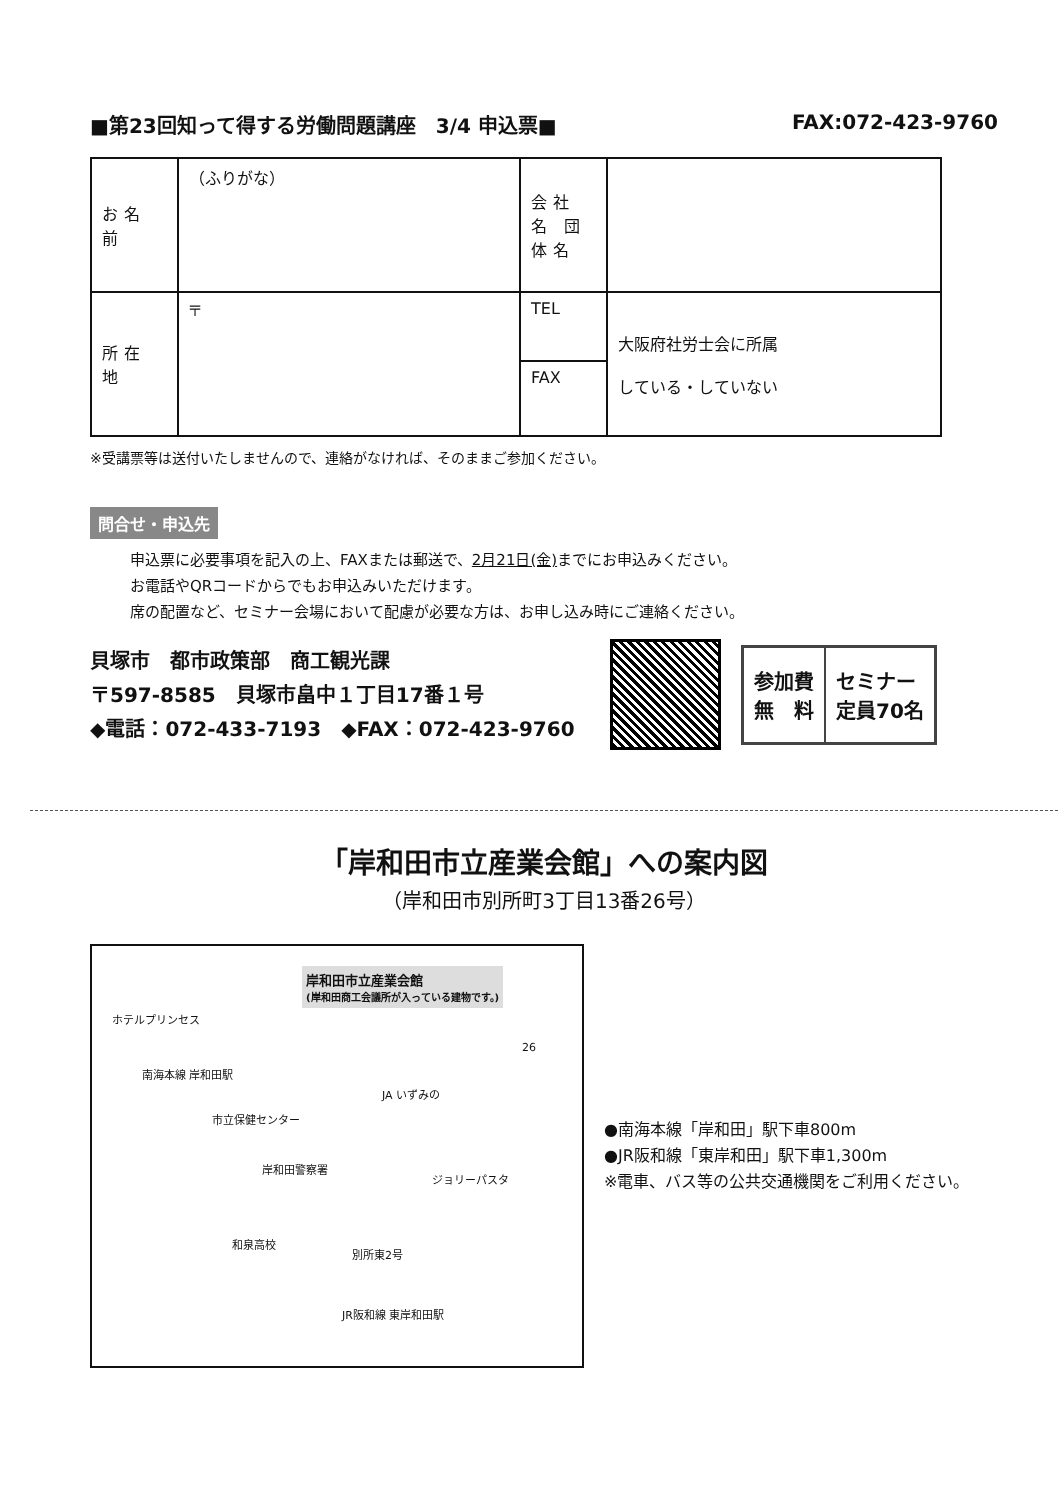■第23回知って得する労働問題講座　3/4 申込票■ FAX:072-423-9760
| お名前 | （ふりがな） | 会社名 団体名 | | |
| 所在地 | 〒 | TEL | | 大阪府社労士会に所属 している・していない |
| | | FAX | | |
※受講票等は送付いたしませんので、連絡がなければ、そのままご参加ください。
問合せ・申込先
申込票に必要事項を記入の上、FAXまたは郵送で、2月21日(金) までにお申込みください。
お電話やQRコードからでもお申込みいただけます。
席の配置など、セミナー会場において配慮が必要な方は、お申し込み時にご連絡ください。
貝塚市　都市政策部　商工観光課
〒597-8585　貝塚市畠中１丁目17番１号
◆電話：072-433-7193　◆FAX：072-423-9760
参加費
無　料
セミナー
定員70名
「岸和田市立産業会館」への案内図
（岸和田市別所町3丁目13番26号）
岸和田市立産業会館
(岸和田商工会議所が入っている建物です。)
ホテルプリンセス
南海本線 岸和田駅
市立保健センター
JA いずみの
26
岸和田警察署
ジョリーパスタ
和泉高校
別所東2号
JR阪和線 東岸和田駅
●南海本線「岸和田」駅下車800m
●JR阪和線「東岸和田」駅下車1,300m
※電車、バス等の公共交通機関をご利用ください。